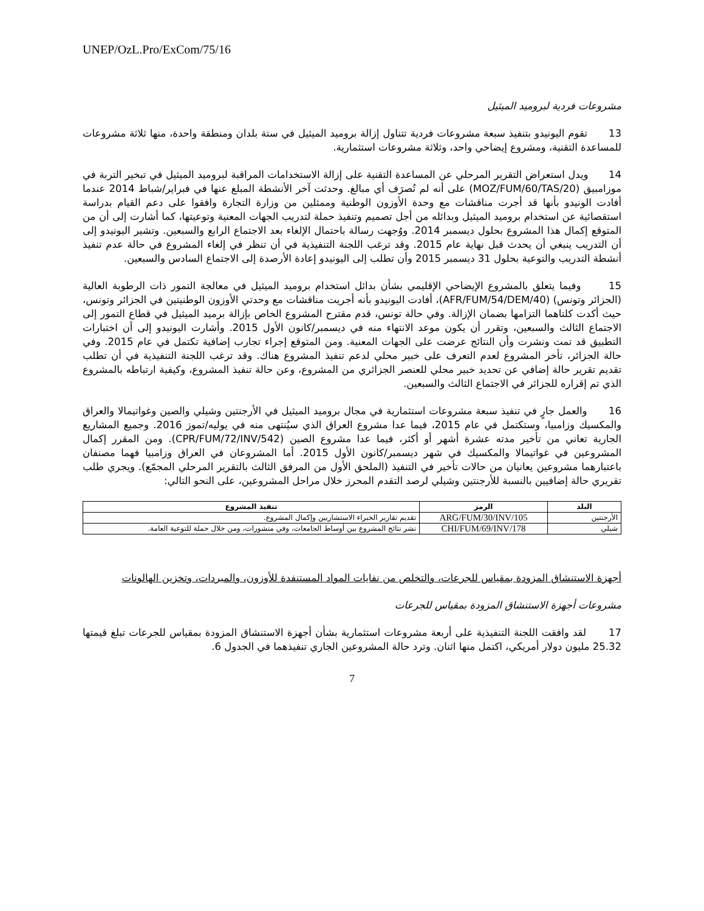UNEP/OzL.Pro/ExCom/75/16
مشروعات فردية لبروميد الميثيل
13 تقوم اليونيدو بتنفيذ سبعة مشروعات فردية تتناول إزالة بروميد الميثيل في ستة بلدان ومنطقة واحدة، منها ثلاثة مشروعات للمساعدة التقنية، ومشروع إيضاحي واحد، وثلاثة مشروعات استثمارية.
14 ويدل استعراض التقرير المرحلي عن المساعدة التقنية على إزالة الاستخدامات المراقبة لبروميد الميثيل في تبخير التربة في موزامبيق (MOZ/FUM/60/TAS/20) على أنه لم تُصرَف أي مبالغ. وحدثت آخر الأنشطة المبلغ عنها في فبراير/شباط 2014 عندما أفادت الونيدو بأنها قد أجرت مناقشات مع وحدة الأوزون الوطنية وممثلين من وزارة التجارة وافقوا على دعم القيام بدراسة استقصائية عن استخدام بروميد الميثيل وبدائله من أجل تصميم وتنفيذ حملة لتدريب الجهات المعنية وتوعيتها، كما أشارت إلى أن من المتوقع إكمال هذا المشروع بحلول ديسمبر 2014. ووُجهت رسالة باحتمال الإلغاء بعد الاجتماع الرابع والسبعين. وتشير اليونيدو إلى أن التدريب ينبغي أن يحدث قبل نهاية عام 2015. وقد ترغب اللجنة التنفيذية في أن تنظر في إلغاء المشروع في حالة عدم تنفيذ أنشطة التدريب والتوعية بحلول 31 ديسمبر 2015 وأن تطلب إلى اليونيدو إعادة الأرصدة إلى الاجتماع السادس والسبعين.
15 وفيما يتعلق بالمشروع الإيضاحي الإقليمي بشأن بدائل استخدام بروميد الميثيل في معالجة التمور ذات الرطوبة العالية (الجزائر وتونس) (AFR/FUM/54/DEM/40)، أفادت اليونيدو بأنه أجريت مناقشات مع وحدتي الأوزون الوطنيتين في الجزائر وتونس، حيث أكدت كلتاهما التزامها بضمان الإزالة. وفي حالة تونس، قدم مقترح المشروع الخاص بإزالة برميد الميثيل في قطاع التمور إلى الاجتماع الثالث والسبعين، وتقرر أن يكون موعد الانتهاء منه في ديسمبر/كانون الأول 2015. وأشارت اليونيدو إلى أن اختبارات التطبيق قد تمت ونشرت وأن النتائج عرضت على الجهات المعنية. ومن المتوقع إجراء تجارب إضافية تكتمل في عام 2015. وفي حالة الجزائر، تأخر المشروع لعدم التعرف على خبير محلي لدعم تنفيذ المشروع هناك. وقد ترغب اللجنة التنفيذية في أن تطلب تقديم تقرير حالة إضافي عن تحديد خبير محلي للعنصر الجزائري من المشروع، وعن حالة تنفيذ المشروع، وكيفية ارتباطه بالمشروع الذي تم إقراره للجزائر في الاجتماع الثالث والسبعين.
16 والعمل جارٍ في تنفيذ سبعة مشروعات استثمارية في مجال بروميد الميثيل في الأرجنتين وشيلي والصين وغواتيمالا والعراق والمكسيك وزامبيا، وستكتمل في عام 2015، فيما عدا مشروع العراق الذي سيُنتهى منه في يوليه/تموز 2016. وجميع المشاريع الجارية تعاني من تأخير مدته عشرة أشهر أو أكثر، فيما عدا مشروع الصين (CPR/FUM/72/INV/542). ومن المقرر إكمال المشروعين في غواتيمالا والمكسيك في شهر ديسمبر/كانون الأول 2015. أما المشروعان في العراق وزامبيا فهما مصنفان باعتبارهما مشروعين يعانيان من حالات تأخير في التنفيذ (الملحق الأول من المرفق الثالث بالتقرير المرحلي المجمّع). ويجري طلب تقريري حالة إضافيين بالنسبة للأرجنتين وشيلي لرصد التقدم المحرز خلال مراحل المشروعين، على النحو التالي:
| البلد | الرمز | تنفيذ المشروع |
| --- | --- | --- |
| الأرجنتين | ARG/FUM/30/INV/105 | تقديم تقارير الخبراء الاستشاريين وإكمال المشروع. |
| شيلي | CHI/FUM/69/INV/178 | نشر نتائج المشروع بين أوساط الجامعات، وفي منشورات، ومن خلال حملة للتوعية العامة. |
أجهزة الاستنشاق المزودة بمقياس للجرعات، والتخلص من نفايات المواد المستنفدة للأوزون، والمبردات، وتخزين الهالونات
مشروعات أجهزة الاستنشاق المزودة بمقياس للجرعات
17 لقد وافقت اللجنة التنفيذية على أربعة مشروعات استثمارية بشأن أجهزة الاستنشاق المزودة بمقياس للجرعات تبلغ قيمتها 25.32 مليون دولار أمريكي، اكتمل منها اثنان. وترد حالة المشروعين الجاري تنفيذهما في الجدول 6.
7